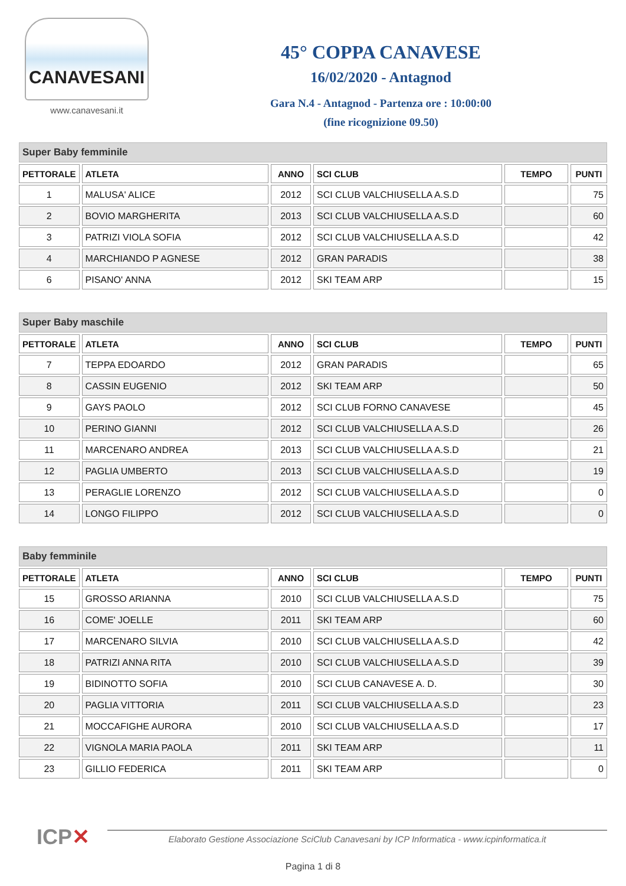CANAVESANI
www.canavesani.it
45° COPPA CANAVESE
16/02/2020 - Antagnod
Gara N.4 - Antagnod - Partenza ore : 10:00:00
(fine ricognizione 09.50)
Super Baby femminile
| PETTORALE | ATLETA | ANNO | SCI CLUB | TEMPO | PUNTI |
| --- | --- | --- | --- | --- | --- |
| 1 | MALUSA' ALICE | 2012 | SCI CLUB VALCHIUSELLA A.S.D | | 75 |
| 2 | BOVIO MARGHERITA | 2013 | SCI CLUB VALCHIUSELLA A.S.D | | 60 |
| 3 | PATRIZI VIOLA SOFIA | 2012 | SCI CLUB VALCHIUSELLA A.S.D | | 42 |
| 4 | MARCHIANDO P AGNESE | 2012 | GRAN PARADIS | | 38 |
| 6 | PISANO' ANNA | 2012 | SKI TEAM ARP | | 15 |
Super Baby maschile
| PETTORALE | ATLETA | ANNO | SCI CLUB | TEMPO | PUNTI |
| --- | --- | --- | --- | --- | --- |
| 7 | TEPPA EDOARDO | 2012 | GRAN PARADIS | | 65 |
| 8 | CASSIN EUGENIO | 2012 | SKI TEAM ARP | | 50 |
| 9 | GAYS PAOLO | 2012 | SCI CLUB FORNO CANAVESE | | 45 |
| 10 | PERINO GIANNI | 2012 | SCI CLUB VALCHIUSELLA A.S.D | | 26 |
| 11 | MARCENARO ANDREA | 2013 | SCI CLUB VALCHIUSELLA A.S.D | | 21 |
| 12 | PAGLIA UMBERTO | 2013 | SCI CLUB VALCHIUSELLA A.S.D | | 19 |
| 13 | PERAGLIE LORENZO | 2012 | SCI CLUB VALCHIUSELLA A.S.D | | 0 |
| 14 | LONGO FILIPPO | 2012 | SCI CLUB VALCHIUSELLA A.S.D | | 0 |
Baby femminile
| PETTORALE | ATLETA | ANNO | SCI CLUB | TEMPO | PUNTI |
| --- | --- | --- | --- | --- | --- |
| 15 | GROSSO ARIANNA | 2010 | SCI CLUB VALCHIUSELLA A.S.D | | 75 |
| 16 | COME' JOELLE | 2011 | SKI TEAM ARP | | 60 |
| 17 | MARCENARO SILVIA | 2010 | SCI CLUB VALCHIUSELLA A.S.D | | 42 |
| 18 | PATRIZI ANNA RITA | 2010 | SCI CLUB VALCHIUSELLA A.S.D | | 39 |
| 19 | BIDINOTTO SOFIA | 2010 | SCI CLUB CANAVESE A. D. | | 30 |
| 20 | PAGLIA VITTORIA | 2011 | SCI CLUB VALCHIUSELLA A.S.D | | 23 |
| 21 | MOCCAFIGHE AURORA | 2010 | SCI CLUB VALCHIUSELLA A.S.D | | 17 |
| 22 | VIGNOLA MARIA PAOLA | 2011 | SKI TEAM ARP | | 11 |
| 23 | GILLIO FEDERICA | 2011 | SKI TEAM ARP | | 0 |
ICP✕
Elaborato Gestione Associazione SciClub Canavesani by ICP Informatica - www.icpinformatica.it
Pagina 1 di 8